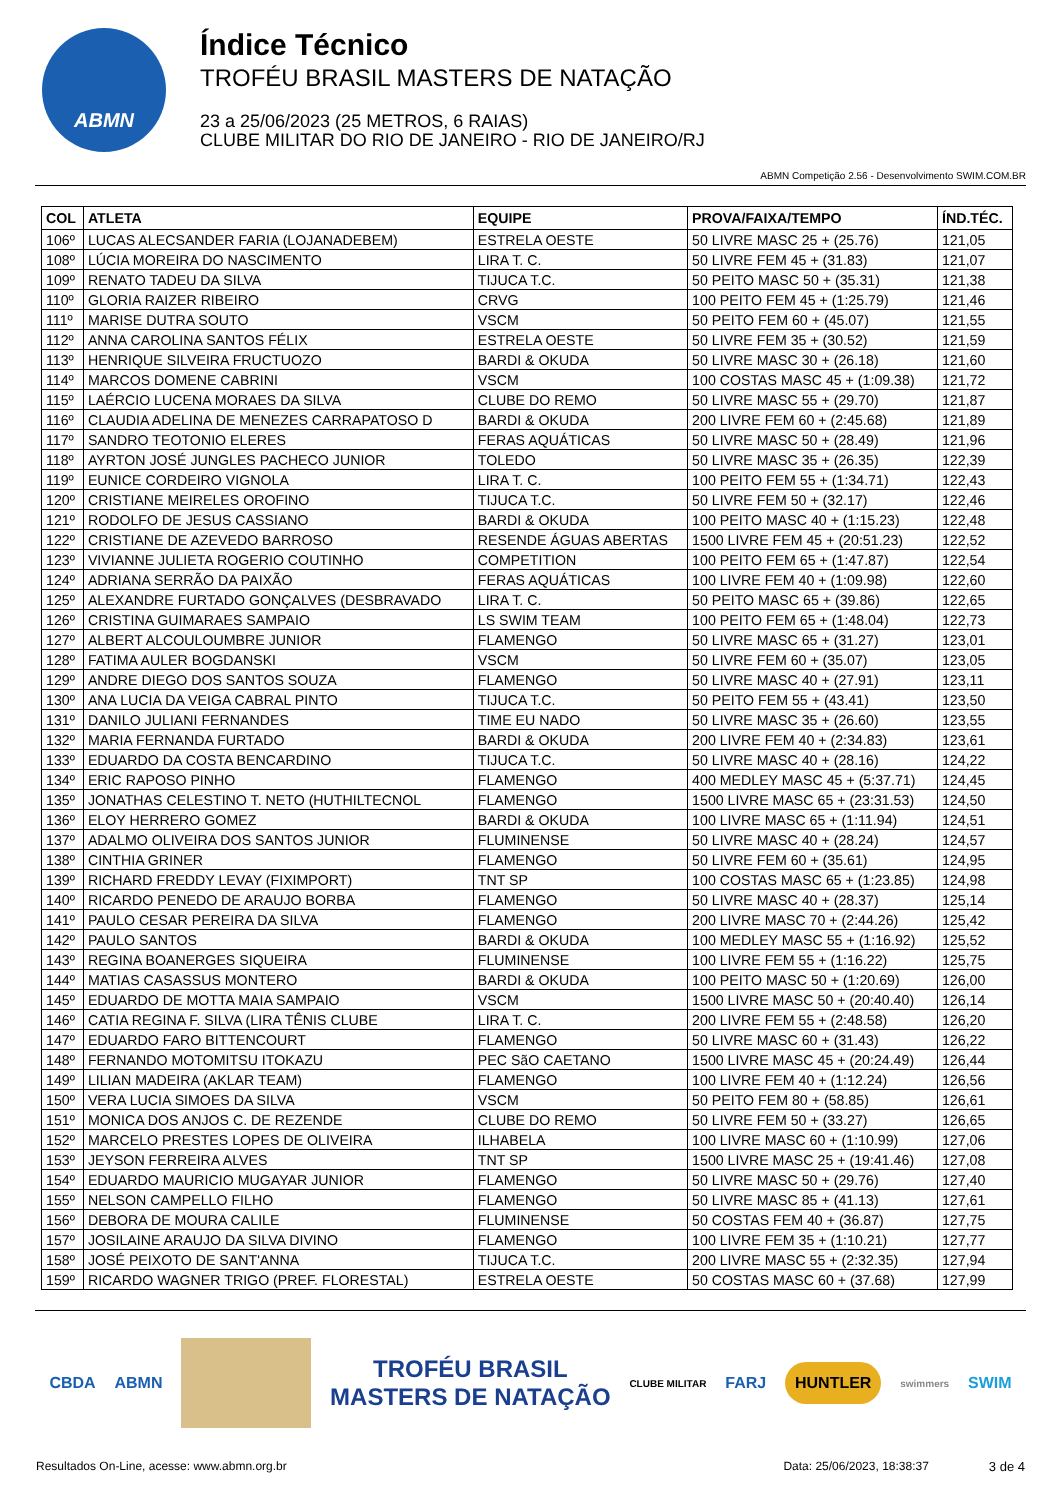ABMN
Índice Técnico
TROFÉU BRASIL MASTERS DE NATAÇÃO
23 a 25/06/2023 (25 METROS, 6 RAIAS)
CLUBE MILITAR DO RIO DE JANEIRO - RIO DE JANEIRO/RJ
ABMN Competição 2.56 - Desenvolvimento SWIM.COM.BR
| COL | ATLETA | EQUIPE | PROVA/FAIXA/TEMPO | ÍND.TÉC. |
| --- | --- | --- | --- | --- |
| 106º | LUCAS ALECSANDER FARIA (LOJANADEBEM) | ESTRELA OESTE | 50 LIVRE MASC 25 + (25.76) | 121,05 |
| 108º | LÚCIA MOREIRA DO NASCIMENTO | LIRA T. C. | 50 LIVRE FEM 45 + (31.83) | 121,07 |
| 109º | RENATO TADEU DA SILVA | TIJUCA T.C. | 50 PEITO MASC 50 + (35.31) | 121,38 |
| 110º | GLORIA RAIZER RIBEIRO | CRVG | 100 PEITO FEM 45 + (1:25.79) | 121,46 |
| 111º | MARISE DUTRA SOUTO | VSCM | 50 PEITO FEM 60 + (45.07) | 121,55 |
| 112º | ANNA CAROLINA SANTOS FÉLIX | ESTRELA OESTE | 50 LIVRE FEM 35 + (30.52) | 121,59 |
| 113º | HENRIQUE SILVEIRA FRUCTUOZO | BARDI & OKUDA | 50 LIVRE MASC 30 + (26.18) | 121,60 |
| 114º | MARCOS DOMENE CABRINI | VSCM | 100 COSTAS MASC 45 + (1:09.38) | 121,72 |
| 115º | LAÉRCIO LUCENA MORAES DA SILVA | CLUBE DO REMO | 50 LIVRE MASC 55 + (29.70) | 121,87 |
| 116º | CLAUDIA ADELINA DE MENEZES CARRAPATOSO D | BARDI & OKUDA | 200 LIVRE FEM 60 + (2:45.68) | 121,89 |
| 117º | SANDRO TEOTONIO ELERES | FERAS AQUÁTICAS | 50 LIVRE MASC 50 + (28.49) | 121,96 |
| 118º | AYRTON JOSÉ JUNGLES PACHECO JUNIOR | TOLEDO | 50 LIVRE MASC 35 + (26.35) | 122,39 |
| 119º | EUNICE CORDEIRO VIGNOLA | LIRA T. C. | 100 PEITO FEM 55 + (1:34.71) | 122,43 |
| 120º | CRISTIANE MEIRELES OROFINO | TIJUCA T.C. | 50 LIVRE FEM 50 + (32.17) | 122,46 |
| 121º | RODOLFO DE JESUS CASSIANO | BARDI & OKUDA | 100 PEITO MASC 40 + (1:15.23) | 122,48 |
| 122º | CRISTIANE DE AZEVEDO BARROSO | RESENDE ÁGUAS ABERTAS | 1500 LIVRE FEM 45 + (20:51.23) | 122,52 |
| 123º | VIVIANNE JULIETA ROGERIO COUTINHO | COMPETITION | 100 PEITO FEM 65 + (1:47.87) | 122,54 |
| 124º | ADRIANA SERRÃO DA PAIXÃO | FERAS AQUÁTICAS | 100 LIVRE FEM 40 + (1:09.98) | 122,60 |
| 125º | ALEXANDRE FURTADO GONÇALVES (DESBRAVADO | LIRA T. C. | 50 PEITO MASC 65 + (39.86) | 122,65 |
| 126º | CRISTINA GUIMARAES SAMPAIO | LS SWIM TEAM | 100 PEITO FEM 65 + (1:48.04) | 122,73 |
| 127º | ALBERT ALCOULOUMBRE JUNIOR | FLAMENGO | 50 LIVRE MASC 65 + (31.27) | 123,01 |
| 128º | FATIMA AULER BOGDANSKI | VSCM | 50 LIVRE FEM 60 + (35.07) | 123,05 |
| 129º | ANDRE DIEGO DOS SANTOS SOUZA | FLAMENGO | 50 LIVRE MASC 40 + (27.91) | 123,11 |
| 130º | ANA LUCIA DA VEIGA CABRAL PINTO | TIJUCA T.C. | 50 PEITO FEM 55 + (43.41) | 123,50 |
| 131º | DANILO JULIANI FERNANDES | TIME EU NADO | 50 LIVRE MASC 35 + (26.60) | 123,55 |
| 132º | MARIA FERNANDA FURTADO | BARDI & OKUDA | 200 LIVRE FEM 40 + (2:34.83) | 123,61 |
| 133º | EDUARDO DA COSTA BENCARDINO | TIJUCA T.C. | 50 LIVRE MASC 40 + (28.16) | 124,22 |
| 134º | ERIC RAPOSO PINHO | FLAMENGO | 400 MEDLEY MASC 45 + (5:37.71) | 124,45 |
| 135º | JONATHAS CELESTINO T. NETO (HUTHILTECNOL | FLAMENGO | 1500 LIVRE MASC 65 + (23:31.53) | 124,50 |
| 136º | ELOY HERRERO GOMEZ | BARDI & OKUDA | 100 LIVRE MASC 65 + (1:11.94) | 124,51 |
| 137º | ADALMO OLIVEIRA DOS SANTOS JUNIOR | FLUMINENSE | 50 LIVRE MASC 40 + (28.24) | 124,57 |
| 138º | CINTHIA GRINER | FLAMENGO | 50 LIVRE FEM 60 + (35.61) | 124,95 |
| 139º | RICHARD FREDDY LEVAY (FIXIMPORT) | TNT SP | 100 COSTAS MASC 65 + (1:23.85) | 124,98 |
| 140º | RICARDO PENEDO DE ARAUJO BORBA | FLAMENGO | 50 LIVRE MASC 40 + (28.37) | 125,14 |
| 141º | PAULO CESAR PEREIRA DA SILVA | FLAMENGO | 200 LIVRE MASC 70 + (2:44.26) | 125,42 |
| 142º | PAULO SANTOS | BARDI & OKUDA | 100 MEDLEY MASC 55 + (1:16.92) | 125,52 |
| 143º | REGINA BOANERGES SIQUEIRA | FLUMINENSE | 100 LIVRE FEM 55 + (1:16.22) | 125,75 |
| 144º | MATIAS CASASSUS MONTERO | BARDI & OKUDA | 100 PEITO MASC 50 + (1:20.69) | 126,00 |
| 145º | EDUARDO DE MOTTA MAIA SAMPAIO | VSCM | 1500 LIVRE MASC 50 + (20:40.40) | 126,14 |
| 146º | CATIA REGINA F. SILVA (LIRA TÊNIS CLUBE | LIRA T. C. | 200 LIVRE FEM 55 + (2:48.58) | 126,20 |
| 147º | EDUARDO FARO BITTENCOURT | FLAMENGO | 50 LIVRE MASC 60 + (31.43) | 126,22 |
| 148º | FERNANDO MOTOMITSU ITOKAZU | PEC SãO CAETANO | 1500 LIVRE MASC 45 + (20:24.49) | 126,44 |
| 149º | LILIAN MADEIRA (AKLAR TEAM) | FLAMENGO | 100 LIVRE FEM 40 + (1:12.24) | 126,56 |
| 150º | VERA LUCIA SIMOES DA SILVA | VSCM | 50 PEITO FEM 80 + (58.85) | 126,61 |
| 151º | MONICA DOS ANJOS C. DE REZENDE | CLUBE DO REMO | 50 LIVRE FEM 50 + (33.27) | 126,65 |
| 152º | MARCELO PRESTES LOPES DE OLIVEIRA | ILHABELA | 100 LIVRE MASC 60 + (1:10.99) | 127,06 |
| 153º | JEYSON FERREIRA ALVES | TNT SP | 1500 LIVRE MASC 25 + (19:41.46) | 127,08 |
| 154º | EDUARDO MAURICIO MUGAYAR JUNIOR | FLAMENGO | 50 LIVRE MASC 50 + (29.76) | 127,40 |
| 155º | NELSON CAMPELLO FILHO | FLAMENGO | 50 LIVRE MASC 85 + (41.13) | 127,61 |
| 156º | DEBORA DE MOURA CALILE | FLUMINENSE | 50 COSTAS FEM 40 + (36.87) | 127,75 |
| 157º | JOSILAINE ARAUJO DA SILVA DIVINO | FLAMENGO | 100 LIVRE FEM 35 + (1:10.21) | 127,77 |
| 158º | JOSÉ PEIXOTO DE SANT'ANNA | TIJUCA T.C. | 200 LIVRE MASC 55 + (2:32.35) | 127,94 |
| 159º | RICARDO WAGNER TRIGO (PREF. FLORESTAL) | ESTRELA OESTE | 50 COSTAS MASC 60 + (37.68) | 127,99 |
CBDA ABMN TROFÉU BRASIL
MASTERS DE NATAÇÃO CLUBE MILITAR FARJ HUNTLER swimmers SWIM
Resultados On-Line, acesse: www.abmn.org.br Data: 25/06/2023, 18:38:37 3 de 4